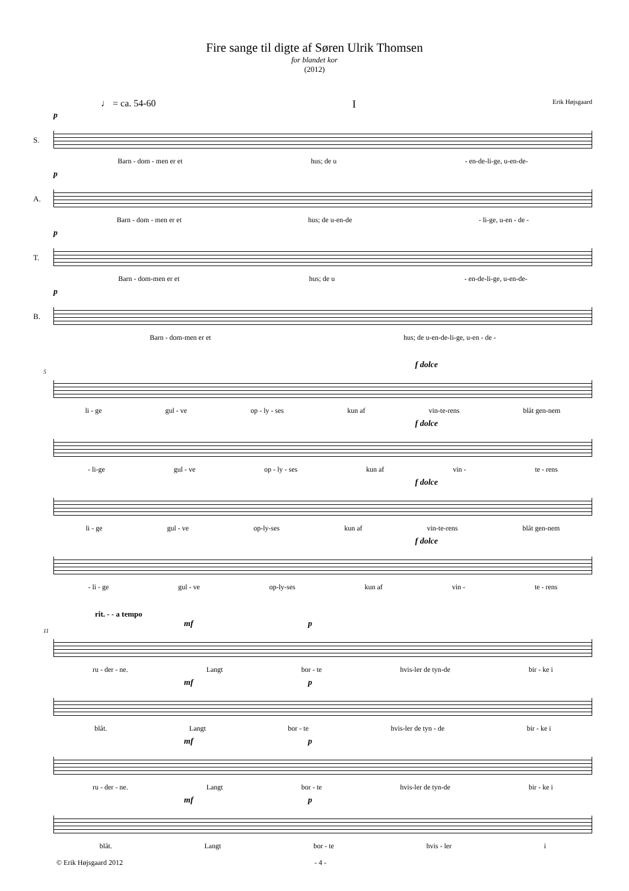Fire sange til digte af Søren Ulrik Thomsen
for blandet kor
(2012)
♩ = ca. 54-60 I Erik Højsgaard
p
S.
Barn - dom - men er et hus; de u - en-de-li-ge, u-en-de-
p
A.
Barn - dom - men er et hus; de u-en-de - li-ge, u-en - de -
p
T.
Barn - dom-men er et hus; de u - en-de-li-ge, u-en-de-
p
B.
Barn - dom-men er et hus; de u-en-de-li-ge, u-en - de -
f dolce
5
li - ge gul - ve op - ly - ses kun af vin-te-rens blåt gen-nem
f dolce
- li-ge gul - ve op - ly - ses kun af vin - te - rens
f dolce
li - ge gul - ve op-ly-ses kun af vin-te-rens blåt gen-nem
f dolce
- li - ge gul - ve op-ly-ses kun af vin - te - rens
rit. - - a tempo
mf p
11
ru - der - ne. Langt bor - te hvis-ler de tyn-de bir - ke i
mf p
blåt. Langt bor - te hvis-ler de tyn - de bir - ke i
mf p
ru - der - ne. Langt bor - te hvis-ler de tyn-de bir - ke i
mf p
blåt. Langt bor - te hvis - ler i
© Erik Højsgaard 2012 - 4 -